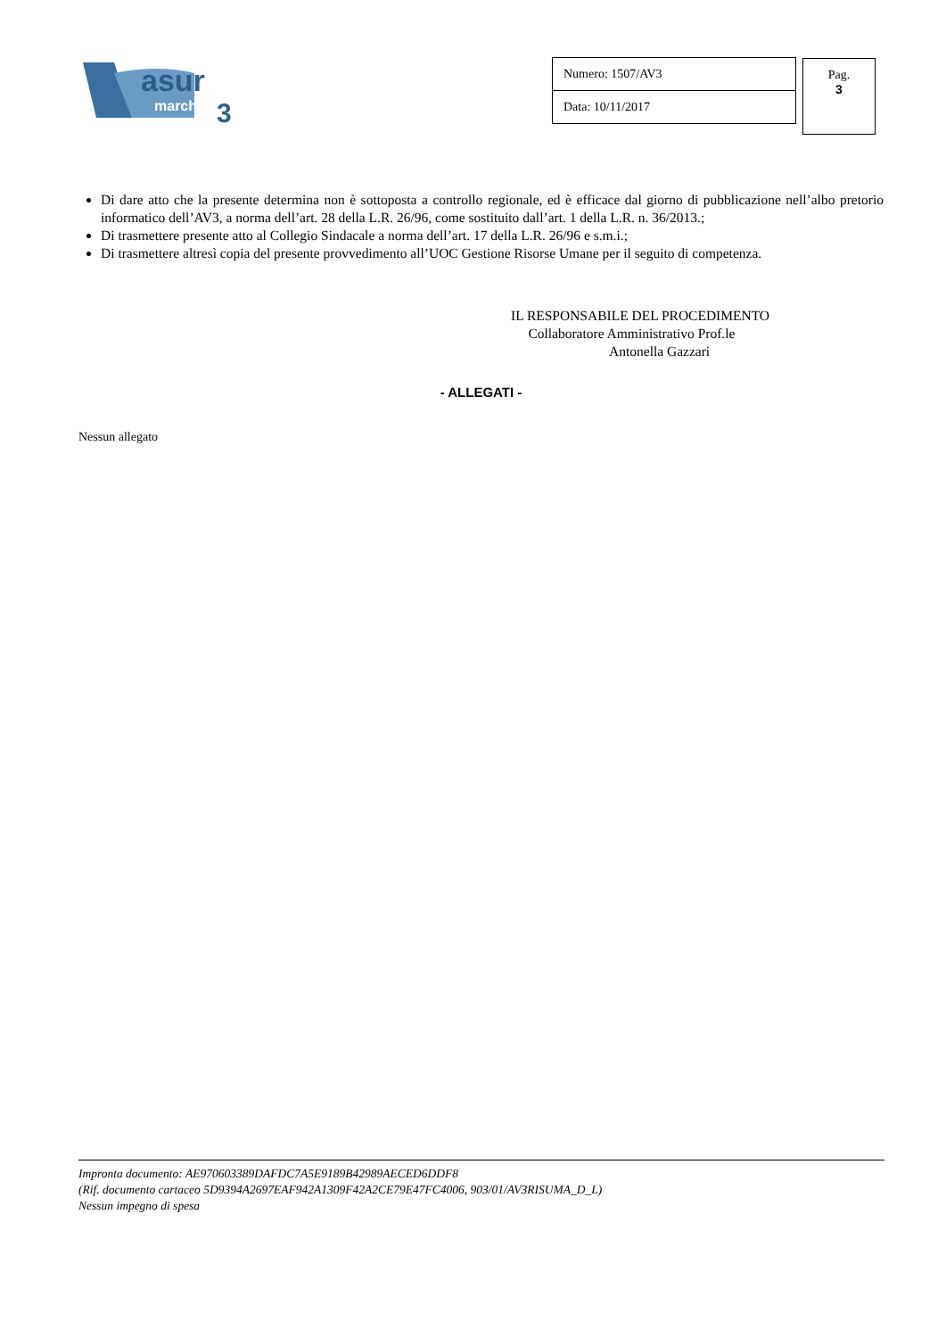asur
marche
3
Numero: 1507/AV3
Data: 10/11/2017
Pag.
3
Di dare atto che la presente determina non è sottoposta a controllo regionale, ed è efficace dal giorno di pubblicazione nell’albo pretorio informatico dell’AV3, a norma dell’art. 28 della L.R. 26/96, come sostituito dall’art. 1 della L.R. n. 36/2013.;
Di trasmettere presente atto al Collegio Sindacale a norma dell’art. 17 della L.R. 26/96 e s.m.i.;
Di trasmettere altresì copia del presente provvedimento all’UOC Gestione Risorse Umane per il seguito di competenza.
IL RESPONSABILE DEL PROCEDIMENTO
Collaboratore Amministrativo Prof.le
Antonella Gazzari
- ALLEGATI -
Nessun allegato
Impronta documento: AE970603389DAFDC7A5E9189B42989AECED6DDF8
(Rif. documento cartaceo 5D9394A2697EAF942A1309F42A2CE79E47FC4006, 903/01/AV3RISUMA_D_L)
Nessun impegno di spesa